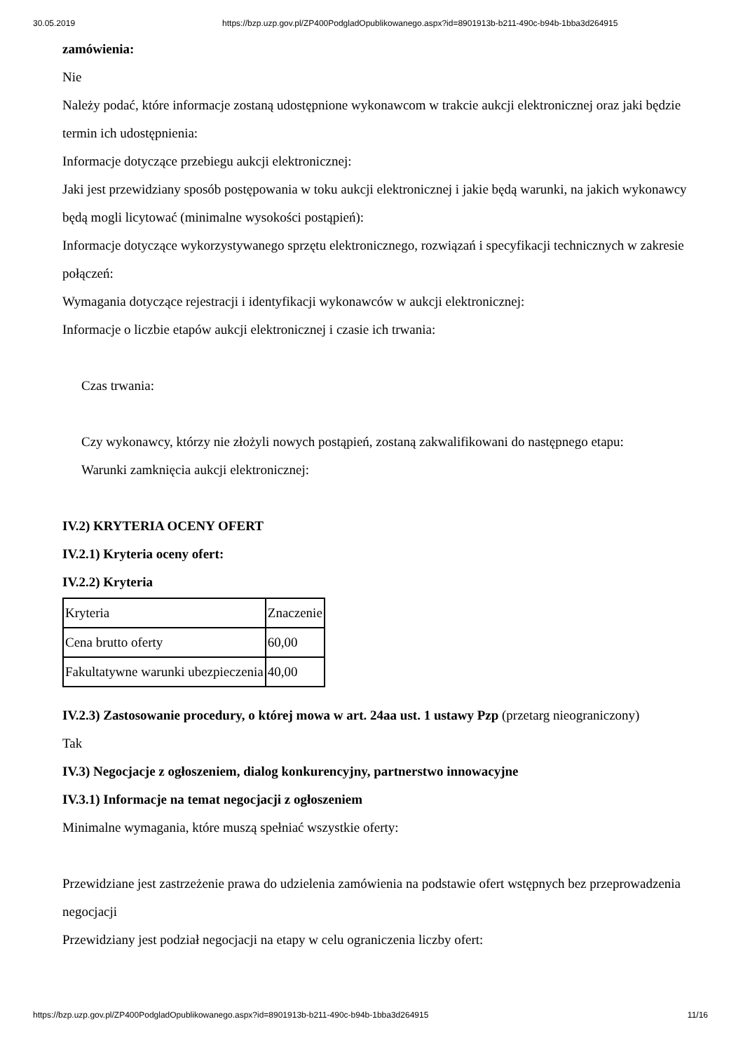30.05.2019 https://bzp.uzp.gov.pl/ZP400PodgladOpublikowanego.aspx?id=8901913b-b211-490c-b94b-1bba3d264915
zamówienia:
Nie
Należy podać, które informacje zostaną udostępnione wykonawcom w trakcie aukcji elektronicznej oraz jaki będzie termin ich udostępnienia:
Informacje dotyczące przebiegu aukcji elektronicznej:
Jaki jest przewidziany sposób postępowania w toku aukcji elektronicznej i jakie będą warunki, na jakich wykonawcy będą mogli licytować (minimalne wysokości postąpień):
Informacje dotyczące wykorzystywanego sprzętu elektronicznego, rozwiązań i specyfikacji technicznych w zakresie połączeń:
Wymagania dotyczące rejestracji i identyfikacji wykonawców w aukcji elektronicznej:
Informacje o liczbie etapów aukcji elektronicznej i czasie ich trwania:
Czas trwania:
Czy wykonawcy, którzy nie złożyli nowych postąpień, zostaną zakwalifikowani do następnego etapu:
Warunki zamknięcia aukcji elektronicznej:
IV.2) KRYTERIA OCENY OFERT
IV.2.1) Kryteria oceny ofert:
IV.2.2) Kryteria
| Kryteria | Znaczenie |
| Cena brutto oferty | 60,00 |
| Fakultatywne warunki ubezpieczenia | 40,00 |
IV.2.3) Zastosowanie procedury, o której mowa w art. 24aa ust. 1 ustawy Pzp (przetarg nieograniczony)
Tak
IV.3) Negocjacje z ogłoszeniem, dialog konkurencyjny, partnerstwo innowacyjne
IV.3.1) Informacje na temat negocjacji z ogłoszeniem
Minimalne wymagania, które muszą spełniać wszystkie oferty:
Przewidziane jest zastrzeżenie prawa do udzielenia zamówienia na podstawie ofert wstępnych bez przeprowadzenia negocjacji
Przewidziany jest podział negocjacji na etapy w celu ograniczenia liczby ofert:
https://bzp.uzp.gov.pl/ZP400PodgladOpublikowanego.aspx?id=8901913b-b211-490c-b94b-1bba3d264915 11/16